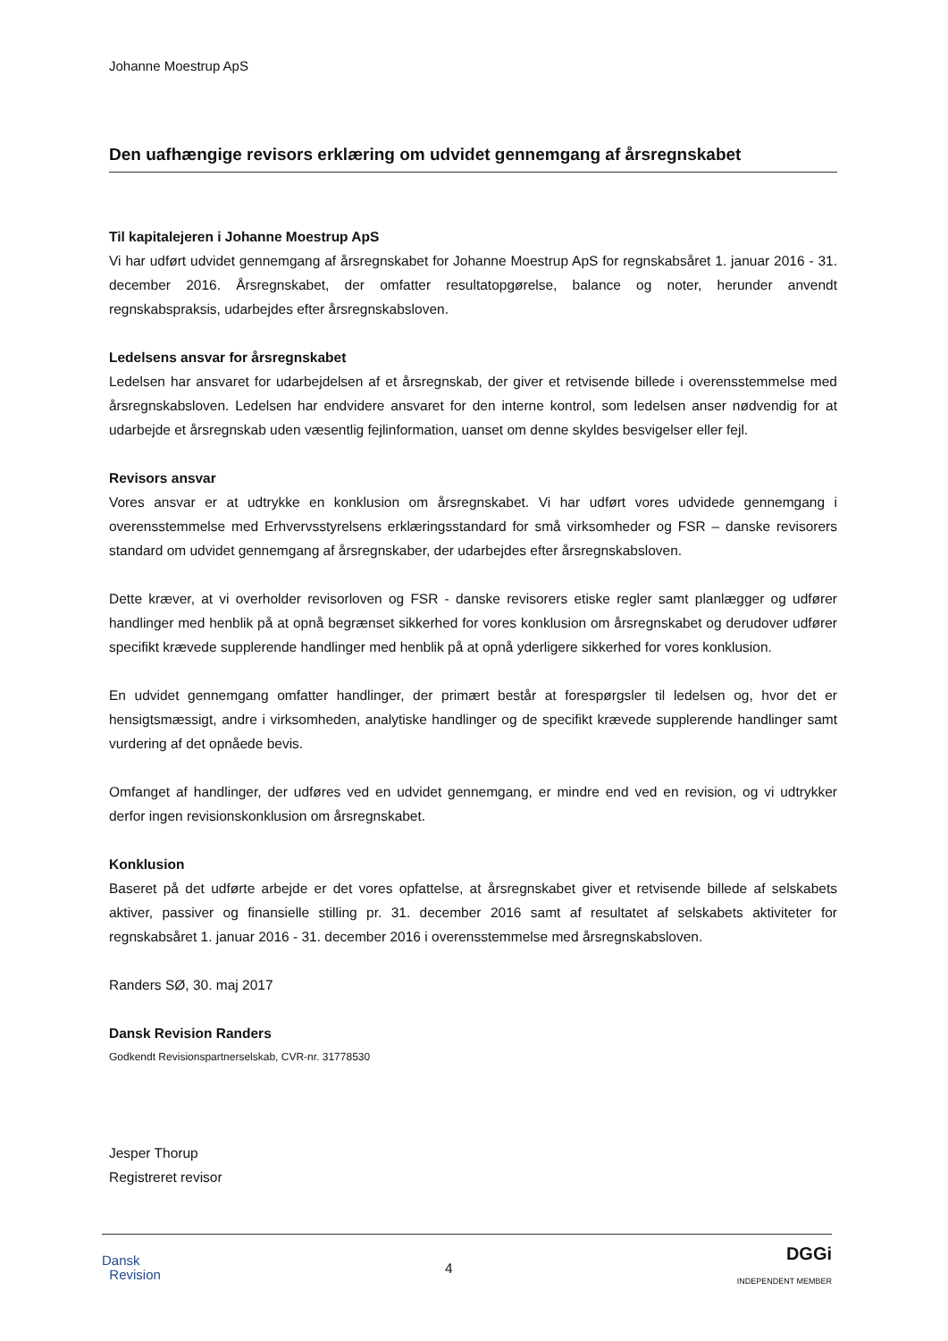Johanne Moestrup ApS
Den uafhængige revisors erklæring om udvidet gennemgang af årsregnskabet
Til kapitalejeren i Johanne Moestrup ApS
Vi har udført udvidet gennemgang af årsregnskabet for Johanne Moestrup ApS for regnskabsåret 1. januar 2016 - 31. december 2016. Årsregnskabet, der omfatter resultatopgørelse, balance og noter, herunder anvendt regnskabspraksis, udarbejdes efter årsregnskabsloven.
Ledelsens ansvar for årsregnskabet
Ledelsen har ansvaret for udarbejdelsen af et årsregnskab, der giver et retvisende billede i overensstemmelse med årsregnskabsloven. Ledelsen har endvidere ansvaret for den interne kontrol, som ledelsen anser nødvendig for at udarbejde et årsregnskab uden væsentlig fejlinformation, uanset om denne skyldes besvigelser eller fejl.
Revisors ansvar
Vores ansvar er at udtrykke en konklusion om årsregnskabet. Vi har udført vores udvidede gennemgang i overensstemmelse med Erhvervsstyrelsens erklæringsstandard for små virksomheder og FSR – danske revisorers standard om udvidet gennemgang af årsregnskaber, der udarbejdes efter årsregnskabsloven.
Dette kræver, at vi overholder revisorloven og FSR - danske revisorers etiske regler samt planlægger og udfører handlinger med henblik på at opnå begrænset sikkerhed for vores konklusion om årsregnskabet og derudover udfører specifikt krævede supplerende handlinger med henblik på at opnå yderligere sikkerhed for vores konklusion.
En udvidet gennemgang omfatter handlinger, der primært består at forespørgsler til ledelsen og, hvor det er hensigtsmæssigt, andre i virksomheden, analytiske handlinger og de specifikt krævede supplerende handlinger samt vurdering af det opnåede bevis.
Omfanget af handlinger, der udføres ved en udvidet gennemgang, er mindre end ved en revision, og vi udtrykker derfor ingen revisionskonklusion om årsregnskabet.
Konklusion
Baseret på det udførte arbejde er det vores opfattelse, at årsregnskabet giver et retvisende billede af selskabets aktiver, passiver og finansielle stilling pr. 31. december 2016 samt af resultatet af selskabets aktiviteter for regnskabsåret 1. januar 2016 - 31. december 2016 i overensstemmelse med årsregnskabsloven.
Randers SØ, 30. maj 2017
Dansk Revision Randers
Godkendt Revisionspartnerselskab, CVR-nr. 31778530
Jesper Thorup
Registreret revisor
Dansk
Revision
4
DGGi
INDEPENDENT MEMBER